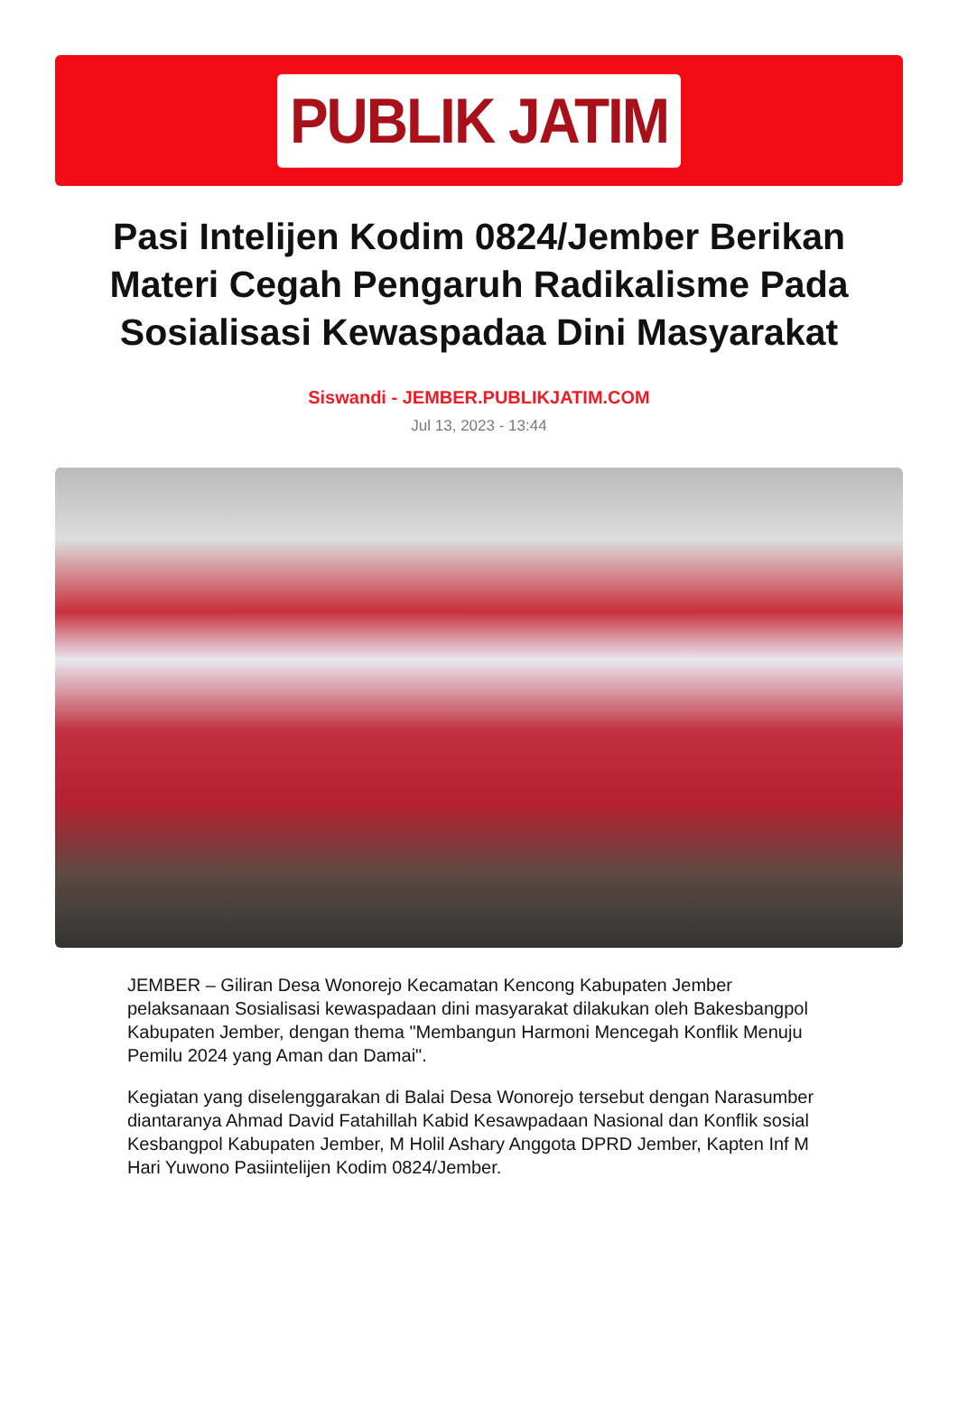PUBLIK JATIM
Pasi Intelijen Kodim 0824/Jember Berikan Materi Cegah Pengaruh Radikalisme Pada Sosialisasi Kewaspadaa Dini Masyarakat
Siswandi - JEMBER.PUBLIKJATIM.COM
Jul 13, 2023 - 13:44
JEMBER – Giliran Desa Wonorejo Kecamatan Kencong Kabupaten Jember pelaksanaan Sosialisasi kewaspadaan dini masyarakat dilakukan oleh Bakesbangpol Kabupaten Jember, dengan thema "Membangun Harmoni Mencegah Konflik Menuju Pemilu 2024 yang Aman dan Damai".
Kegiatan yang diselenggarakan di Balai Desa Wonorejo tersebut dengan Narasumber diantaranya Ahmad David Fatahillah Kabid Kesawpadaan Nasional dan Konflik sosial Kesbangpol Kabupaten Jember, M Holil Ashary Anggota DPRD Jember, Kapten Inf M Hari Yuwono Pasiintelijen Kodim 0824/Jember.